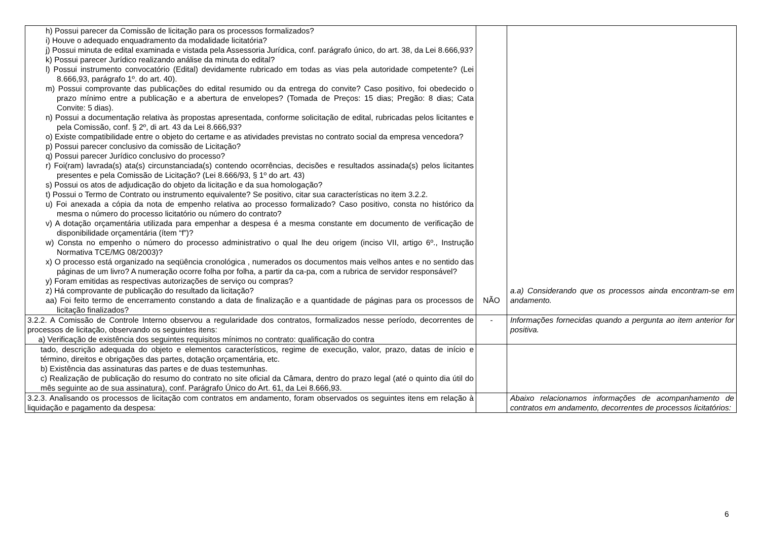| h) Possui parecer da Comissão de licitação para os processos formalizados? i) Houve o adequado enquadramento da modalidade licitatória? j) Possui minuta de edital examinada e vistada pela Assessoria Jurídica, conf. parágrafo único, do art. 38, da Lei 8.666,93? k) Possui parecer Jurídico realizando análise da minuta do edital? l) Possui instrumento convocatório (Edital) devidamente rubricado em todas as vias pela autoridade competente? (Lei 8.666,93, parágrafo 1º. do art. 40). m) Possui comprovante das publicações do edital resumido ou da entrega do convite? Caso positivo, foi obedecido o prazo mínimo entre a publicação e a abertura de envelopes? (Tomada de Preços: 15 dias; Pregão: 8 dias; Cata Convite: 5 dias). n) Possui a documentação relativa às propostas apresentada, conforme solicitação de edital, rubricadas pelos licitantes e pela Comissão, conf. § 2º, di art. 43 da Lei 8.666,93? o) Existe compatibilidade entre o objeto do certame e as atividades previstas no contrato social da empresa vencedora? p) Possui parecer conclusivo da comissão de Licitação? q) Possui parecer Jurídico conclusivo do processo? r) Foi(ram) lavrada(s) ata(s) circunstanciada(s) contendo ocorrências, decisões e resultados assinada(s) pelos licitantes presentes e pela Comissão de Licitação? (Lei 8.666/93, § 1º do art. 43) s) Possui os atos de adjudicação do objeto da licitação e da sua homologação? t) Possui o Termo de Contrato ou instrumento equivalente? Se positivo, citar sua características no item 3.2.2. u) Foi anexada a cópia da nota de empenho relativa ao processo formalizado? Caso positivo, consta no histórico da mesma o número do processo licitatório ou número do contrato? v) A dotação orçamentária utilizada para empenhar a despesa é a mesma constante em documento de verificação de disponibilidade orçamentária (ítem “f”)? w) Consta no empenho o número do processo administrativo o qual lhe deu origem (inciso VII, artigo 6º., Instrução Normativa TCE/MG 08/2003)? x) O processo está organizado na seqüência cronológica , numerados os documentos mais velhos antes e no sentido das páginas de um livro? A numeração ocorre folha por folha, a partir da ca-pa, com a rubrica de servidor responsável? y) Foram emitidas as respectivas autorizações de serviço ou compras? z) Há comprovante de publicação do resultado da licitação? aa) Foi feito termo de encerramento constando a data de finalização e a quantidade de páginas para os processos de licitação finalizados? | NÃO | a.a) Considerando que os processos ainda encontram-se em andamento. |
| 3.2.2. A Comissão de Controle Interno observou a regularidade dos contratos, formalizados nesse período, decorrentes de processos de licitação, observando os seguintes itens: a) Verificação de existência dos seguintes requisitos mínimos no contrato: qualificação do contra | - | Informações fornecidas quando a pergunta ao item anterior for positiva. |
| tado, descrição adequada do objeto e elementos característicos, regime de execução, valor, prazo, datas de início e término, direitos e obrigações das partes, dotação orçamentária, etc. b) Existência das assinaturas das partes e de duas testemunhas. c) Realização de publicação do resumo do contrato no site oficial da Câmara, dentro do prazo legal (até o quinto dia útil do mês seguinte ao de sua assinatura), conf. Parágrafo Único do Art. 61, da Lei 8.666,93. | | |
| 3.2.3. Analisando os processos de licitação com contratos em andamento, foram observados os seguintes itens em relação à liquidação e pagamento da despesa: | | Abaixo relacionamos informações de acompanhamento de contratos em andamento, decorrentes de processos licitatórios: |
6